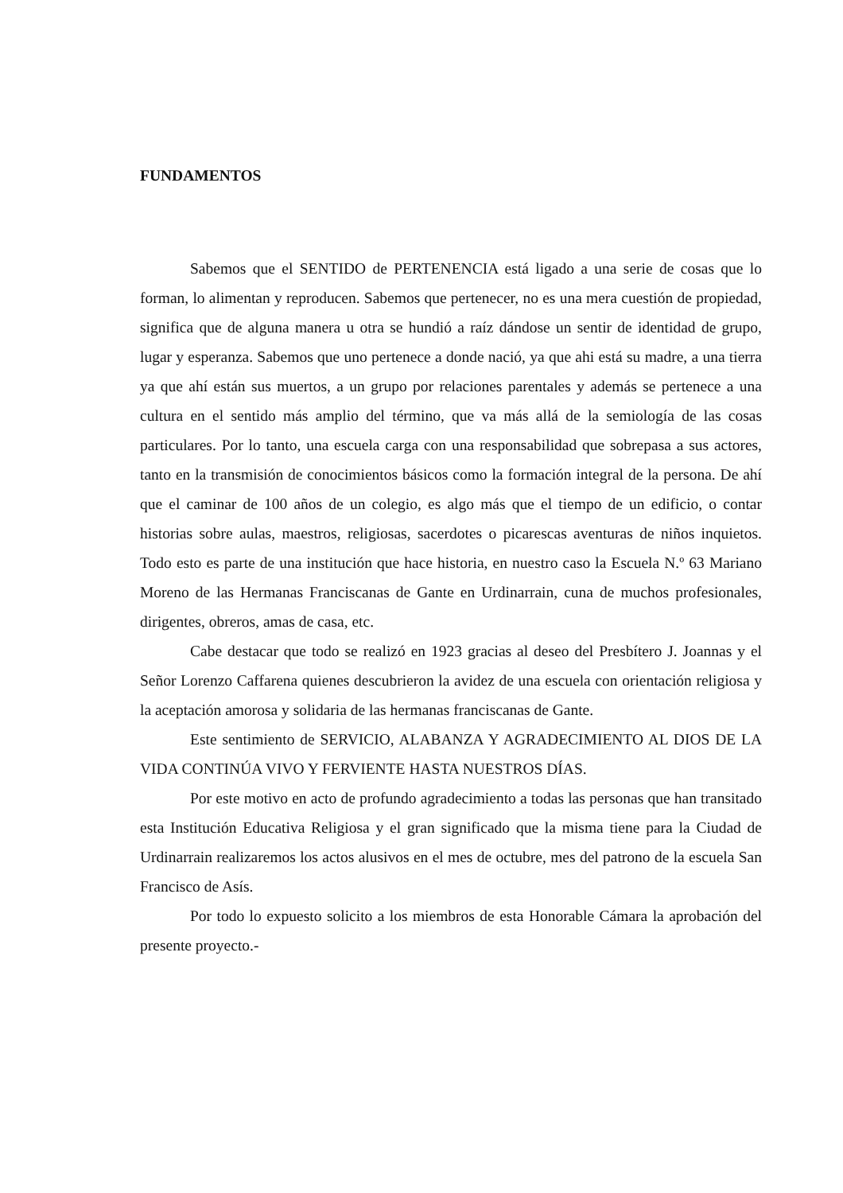FUNDAMENTOS
Sabemos que el SENTIDO de PERTENENCIA está ligado a una serie de cosas que lo forman, lo alimentan y reproducen. Sabemos que pertenecer, no es una mera cuestión de propiedad, significa que de alguna manera u otra se hundió a raíz dándose un sentir de identidad de grupo, lugar y esperanza. Sabemos que uno pertenece a donde nació, ya que ahi está su madre, a una tierra ya que ahí están sus muertos, a un grupo por relaciones parentales y además se pertenece a una cultura en el sentido más amplio del término, que va más allá de la semiología de las cosas particulares. Por lo tanto, una escuela carga con una responsabilidad que sobrepasa a sus actores, tanto en la transmisión de conocimientos básicos como la formación integral de la persona. De ahí que el caminar de 100 años de un colegio, es algo más que el tiempo de un edificio, o contar historias sobre aulas, maestros, religiosas, sacerdotes o picarescas aventuras de niños inquietos. Todo esto es parte de una institución que hace historia, en nuestro caso la Escuela N.º 63 Mariano Moreno de las Hermanas Franciscanas de Gante en Urdinarrain, cuna de muchos profesionales, dirigentes, obreros, amas de casa, etc.
Cabe destacar que todo se realizó en 1923 gracias al deseo del Presbítero J. Joannas y el Señor Lorenzo Caffarena quienes descubrieron la avidez de una escuela con orientación religiosa y la aceptación amorosa y solidaria de las hermanas franciscanas de Gante.
Este sentimiento de SERVICIO, ALABANZA Y AGRADECIMIENTO AL DIOS DE LA VIDA CONTINÚA VIVO Y FERVIENTE HASTA NUESTROS DÍAS.
Por este motivo en acto de profundo agradecimiento a todas las personas que han transitado esta Institución Educativa Religiosa y el gran significado que la misma tiene para la Ciudad de Urdinarrain realizaremos los actos alusivos en el mes de octubre, mes del patrono de la escuela San Francisco de Asís.
Por todo lo expuesto solicito a los miembros de esta Honorable Cámara la aprobación del presente proyecto.-